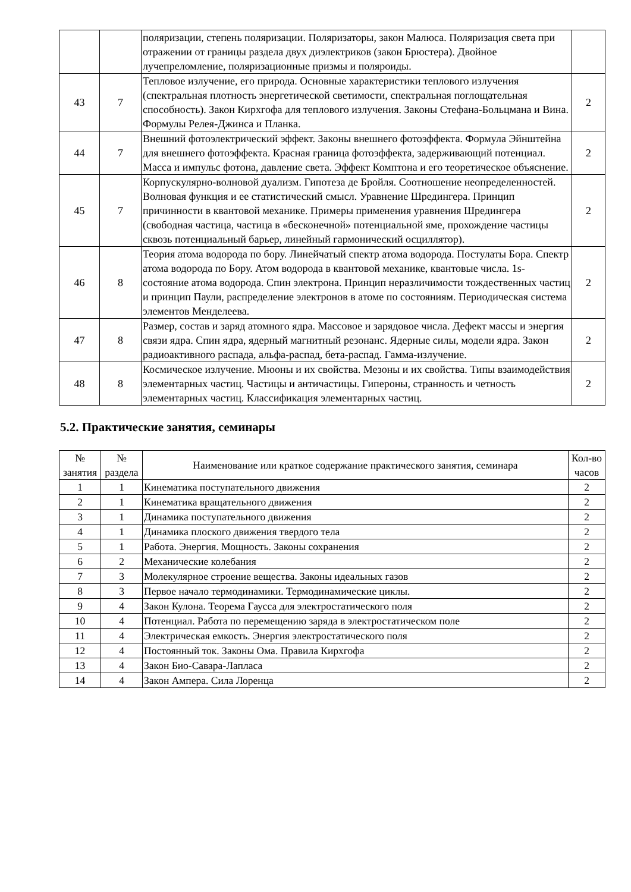| | | поляризации, степень поляризации. Поляризаторы, закон Малюса. Поляризация света при отражении от границы раздела двух диэлектриков (закон Брюстера). Двойное лучепреломление, поляризационные призмы и поляроиды. | |
| 43 | 7 | Тепловое излучение, его природа. Основные характеристики теплового излучения (спектральная плотность энергетической светимости, спектральная поглощательная способность). Закон Кирхгофа для теплового излучения. Законы Стефана-Больцмана и Вина. Формулы Релея-Джинса и Планка. | 2 |
| 44 | 7 | Внешний фотоэлектрический эффект. Законы внешнего фотоэффекта. Формула Эйнштейна для внешнего фотоэффекта. Красная граница фотоэффекта, задерживающий потенциал. Масса и импульс фотона, давление света. Эффект Комптона и его теоретическое объяснение. | 2 |
| 45 | 7 | Корпускулярно-волновой дуализм. Гипотеза де Бройля. Соотношение неопределенностей. Волновая функция и ее статистический смысл. Уравнение Шредингера. Принцип причинности в квантовой механике. Примеры применения уравнения Шредингера (свободная частица, частица в «бесконечной» потенциальной яме, прохождение частицы сквозь потенциальный барьер, линейный гармонический осциллятор). | 2 |
| 46 | 8 | Теория атома водорода по бору. Линейчатый спектр атома водорода. Постулаты Бора. Спектр атома водорода по Бору. Атом водорода в квантовой механике, квантовые числа. 1s-состояние атома водорода. Спин электрона. Принцип неразличимости тождественных частиц и принцип Паули, распределение электронов в атоме по состояниям. Периодическая система элементов Менделеева. | 2 |
| 47 | 8 | Размер, состав и заряд атомного ядра. Массовое и зарядовое числа. Дефект массы и энергия связи ядра. Спин ядра, ядерный магнитный резонанс. Ядерные силы, модели ядра. Закон радиоактивного распада, альфа-распад, бета-распад. Гамма-излучение. | 2 |
| 48 | 8 | Космическое излучение. Мюоны и их свойства. Мезоны и их свойства. Типы взаимодействия элементарных частиц. Частицы и античастицы. Гипероны, странность и четность элементарных частиц. Классификация элементарных частиц. | 2 |
5.2. Практические занятия, семинары
| № занятия | № раздела | Наименование или краткое содержание практического занятия, семинара | Кол-во часов |
| --- | --- | --- | --- |
| 1 | 1 | Кинематика поступательного движения | 2 |
| 2 | 1 | Кинематика вращательного движения | 2 |
| 3 | 1 | Динамика поступательного движения | 2 |
| 4 | 1 | Динамика плоского движения твердого тела | 2 |
| 5 | 1 | Работа. Энергия. Мощность. Законы сохранения | 2 |
| 6 | 2 | Механические колебания | 2 |
| 7 | 3 | Молекулярное строение вещества. Законы идеальных газов | 2 |
| 8 | 3 | Первое начало термодинамики. Термодинамические циклы. | 2 |
| 9 | 4 | Закон Кулона. Теорема Гаусса для электростатического поля | 2 |
| 10 | 4 | Потенциал. Работа по перемещению заряда в электростатическом поле | 2 |
| 11 | 4 | Электрическая емкость. Энергия электростатического поля | 2 |
| 12 | 4 | Постоянный ток. Законы Ома. Правила Кирхгофа | 2 |
| 13 | 4 | Закон Био-Савара-Лапласа | 2 |
| 14 | 4 | Закон Ампера. Сила Лоренца | 2 |